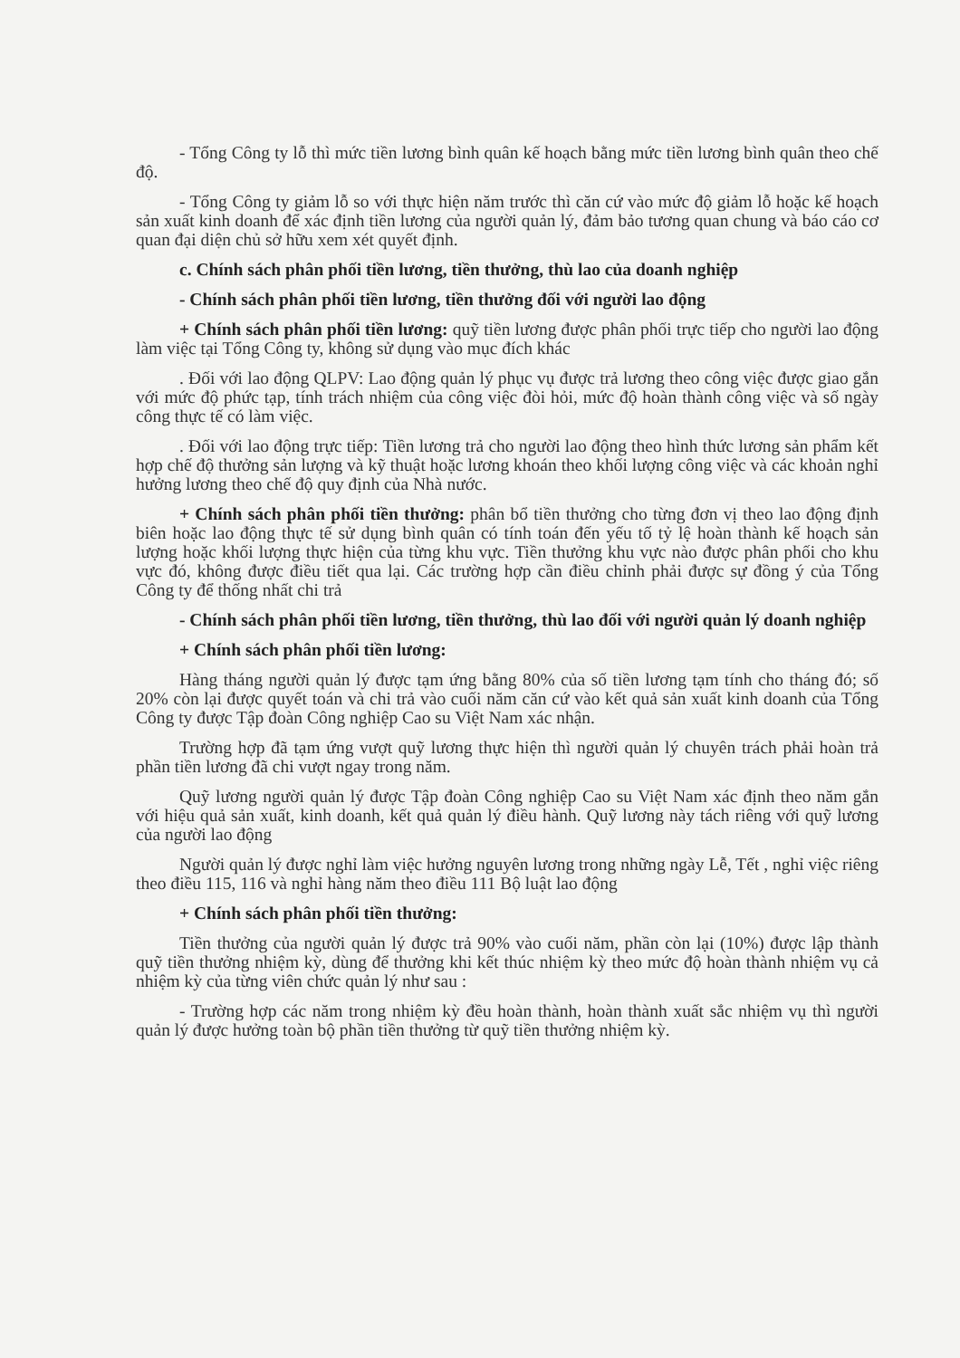- Tổng Công ty lỗ thì mức tiền lương bình quân kế hoạch bằng mức tiền lương bình quân theo chế độ.
- Tổng Công ty giảm lỗ so với thực hiện năm trước thì căn cứ vào mức độ giảm lỗ hoặc kế hoạch sản xuất kinh doanh để xác định tiền lương của người quản lý, đảm bảo tương quan chung và báo cáo cơ quan đại diện chủ sở hữu xem xét quyết định.
c. Chính sách phân phối tiền lương, tiền thưởng, thù lao của doanh nghiệp
- Chính sách phân phối tiền lương, tiền thưởng đối với người lao động
+ Chính sách phân phối tiền lương: quỹ tiền lương được phân phối trực tiếp cho người lao động làm việc tại Tổng Công ty, không sử dụng vào mục đích khác
. Đối với lao động QLPV: Lao động quản lý phục vụ được trả lương theo công việc được giao gắn với mức độ phức tạp, tính trách nhiệm của công việc đòi hỏi, mức độ hoàn thành công việc và số ngày công thực tế có làm việc.
. Đối với lao động trực tiếp: Tiền lương trả cho người lao động theo hình thức lương sản phẩm kết hợp chế độ thưởng sản lượng và kỹ thuật hoặc lương khoán theo khối lượng công việc và các khoản nghỉ hưởng lương theo chế độ quy định của Nhà nước.
+ Chính sách phân phối tiền thưởng: phân bổ tiền thưởng cho từng đơn vị theo lao động định biên hoặc lao động thực tế sử dụng bình quân có tính toán đến yếu tố tỷ lệ hoàn thành kế hoạch sản lượng hoặc khối lượng thực hiện của từng khu vực. Tiền thưởng khu vực nào được phân phối cho khu vực đó, không được điều tiết qua lại. Các trường hợp cần điều chỉnh phải được sự đồng ý của Tổng Công ty để thống nhất chi trả
- Chính sách phân phối tiền lương, tiền thưởng, thù lao đối với người quản lý doanh nghiệp
+ Chính sách phân phối tiền lương:
Hàng tháng người quản lý được tạm ứng bằng 80% của số tiền lương tạm tính cho tháng đó; số 20% còn lại được quyết toán và chi trả vào cuối năm căn cứ vào kết quả sản xuất kinh doanh của Tổng Công ty được Tập đoàn Công nghiệp Cao su Việt Nam xác nhận.
Trường hợp đã tạm ứng vượt quỹ lương thực hiện thì người quản lý chuyên trách phải hoàn trả phần tiền lương đã chi vượt ngay trong năm.
Quỹ lương người quản lý được Tập đoàn Công nghiệp Cao su Việt Nam xác định theo năm gắn với hiệu quả sản xuất, kinh doanh, kết quả quản lý điều hành. Quỹ lương này tách riêng với quỹ lương của người lao động
Người quản lý được nghỉ làm việc hưởng nguyên lương trong những ngày Lễ, Tết , nghỉ việc riêng theo điều 115, 116 và nghỉ hàng năm theo điều 111 Bộ luật lao động
+ Chính sách phân phối tiền thưởng:
Tiền thưởng của người quản lý được trả 90% vào cuối năm, phần còn lại (10%) được lập thành quỹ tiền thưởng nhiệm kỳ, dùng để thưởng khi kết thúc nhiệm kỳ theo mức độ hoàn thành nhiệm vụ cả nhiệm kỳ của từng viên chức quản lý như sau :
- Trường hợp các năm trong nhiệm kỳ đều hoàn thành, hoàn thành xuất sắc nhiệm vụ thì người quản lý được hưởng toàn bộ phần tiền thưởng từ quỹ tiền thưởng nhiệm kỳ.